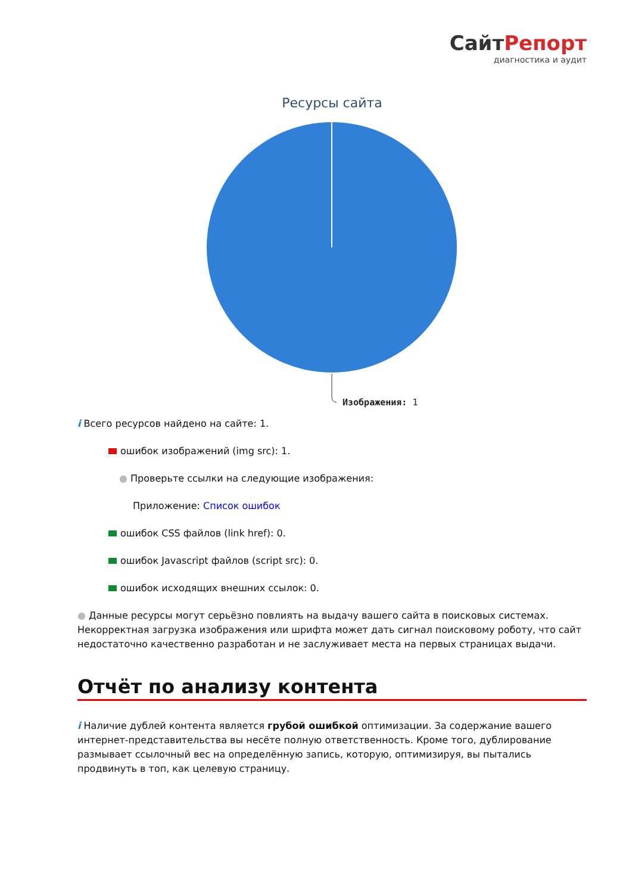СайтРепорт
диагностика и аудит
Ресурсы сайта
Изображения: 1
i Всего ресурсов найдено на сайте: 1.
ошибок изображений (img src): 1.
● Проверьте ссылки на следующие изображения:
Приложение: Список ошибок
ошибок CSS файлов (link href): 0.
ошибок Javascript файлов (script src): 0.
ошибок исходящих внешних ссылок: 0.
● Данные ресурсы могут серьёзно повлиять на выдачу вашего сайта в поисковых системах. Некорректная загрузка изображения или шрифта может дать сигнал поисковому роботу, что сайт недостаточно качественно разработан и не заслуживает места на первых страницах выдачи.
Отчёт по анализу контента
i Наличие дублей контента является грубой ошибкой оптимизации. За содержание вашего интернет-представительства вы несёте полную ответственность. Кроме того, дублирование размывает ссылочный вес на определённую запись, которую, оптимизируя, вы пытались продвинуть в топ, как целевую страницу.